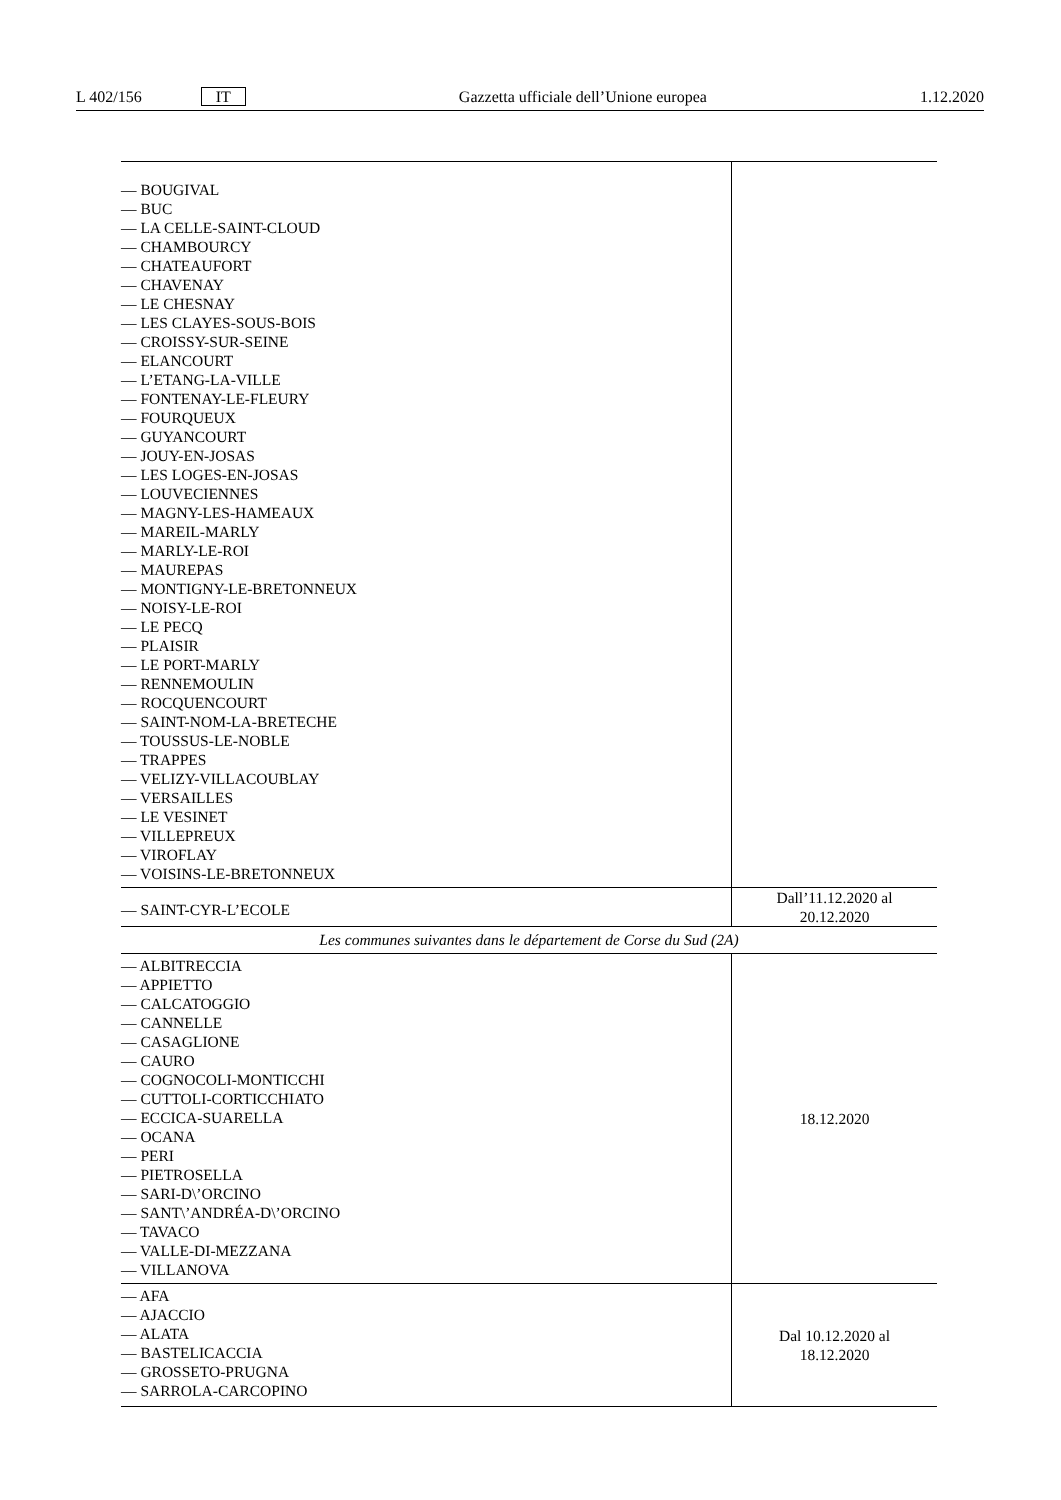L 402/156 IT Gazzetta ufficiale dell’Unione europea 1.12.2020
| — BOUGIVAL — BUC — LA CELLE-SAINT-CLOUD — CHAMBOURCY — CHATEAUFORT — CHAVENAY — LE CHESNAY — LES CLAYES-SOUS-BOIS — CROISSY-SUR-SEINE — ELANCOURT — L’ETANG-LA-VILLE — FONTENAY-LE-FLEURY — FOURQUEUX — GUYANCOURT — JOUY-EN-JOSAS — LES LOGES-EN-JOSAS — LOUVECIENNES — MAGNY-LES-HAMEAUX — MAREIL-MARLY — MARLY-LE-ROI — MAUREPAS — MONTIGNY-LE-BRETONNEUX — NOISY-LE-ROI — LE PECQ — PLAISIR — LE PORT-MARLY — RENNEMOULIN — ROCQUENCOURT — SAINT-NOM-LA-BRETECHE — TOUSSUS-LE-NOBLE — TRAPPES — VELIZY-VILLACOUBLAY — VERSAILLES — LE VESINET — VILLEPREUX — VIROFLAY — VOISINS-LE-BRETONNEUX | |
| — SAINT-CYR-L’ECOLE | Dall’11.12.2020 al 20.12.2020 |
| Les communes suivantes dans le département de Corse du Sud (2A) | |
| — ALBITRECCIA — APPIETTO — CALCATOGGIO — CANNELLE — CASAGLIONE — CAURO — COGNOCOLI-MONTICCHI — CUTTOLI-CORTICCHIATO — ECCICA-SUARELLA — OCANA — PERI — PIETROSELLA — SARI-D\’ORCINO — SANT\’ANDRÉA-D\’ORCINO — TAVACO — VALLE-DI-MEZZANA — VILLANOVA | 18.12.2020 |
| — AFA — AJACCIO — ALATA — BASTELICACCIA — GROSSETO-PRUGNA — SARROLA-CARCOPINO | Dal 10.12.2020 al 18.12.2020 |